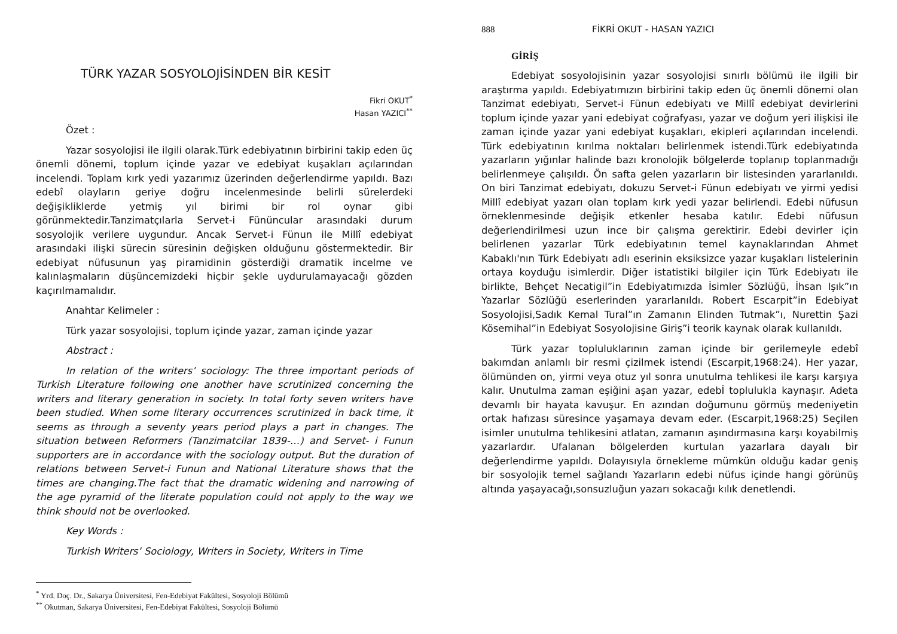TÜRK YAZAR SOSYOLOJİSİNDEN BİR KESİT
Fikri OKUT<sup>*</sup>
Hasan YAZICI<sup>**</sup>
Özet :
Yazar sosyolojisi ile ilgili olarak.Türk edebiyatının birbirini takip eden üç önemli dönemi, toplum içinde yazar ve edebiyat kuşakları açılarından incelendi. Toplam kırk yedi yazarımız üzerinden değerlendirme yapıldı. Bazı edebî olayların geriye doğru incelenmesinde belirli sürelerdeki değişikliklerde yetmiş yıl birimi bir rol oynar gibi görünmektedir.Tanzimatçılarla Servet-i Fününcular arasındaki durum sosyolojik verilere uygundur. Ancak Servet-i Fünun ile Millî edebiyat arasındaki ilişki sürecin süresinin değişken olduğunu göstermektedir. Bir edebiyat nüfusunun yaş piramidinin gösterdiği dramatik incelme ve kalınlaşmaların düşüncemizdeki hiçbir şekle uydurulamayacağı gözden kaçırılmamalıdır.
Anahtar Kelimeler :
Türk yazar sosyolojisi, toplum içinde yazar, zaman içinde yazar
Abstract :
In relation of the writers’ sociology: The three important periods of Turkish Literature following one another have scrutinized concerning the writers and literary generation in society. In total forty seven writers have been studied. When some literary occurrences scrutinized in back time, it seems as through a seventy years period plays a part in changes. The situation between Reformers (Tanzimatcilar 1839-…) and Servet- i Funun supporters are in accordance with the sociology output. But the duration of relations between Servet-i Funun and National Literature shows that the times are changing.The fact that the dramatic widening and narrowing of the age pyramid of the literate population could not apply to the way we think should not be overlooked.
Key Words :
Turkish Writers’ Sociology, Writers in Society, Writers in Time
<sup>*</sup> Yrd. Doç. Dr., Sakarya Üniversitesi, Fen-Edebiyat Fakültesi, Sosyoloji Bölümü
<sup>**</sup> Okutman, Sakarya Üniversitesi, Fen-Edebiyat Fakültesi, Sosyoloji Bölümü
888 FİKRİ OKUT - HASAN YAZICI
GİRİŞ
Edebiyat sosyolojisinin yazar sosyolojisi sınırlı bölümü ile ilgili bir araştırma yapıldı. Edebiyatımızın birbirini takip eden üç önemli dönemi olan Tanzimat edebiyatı, Servet-i Fünun edebiyatı ve Millî edebiyat devirlerini toplum içinde yazar yani edebiyat coğrafyası, yazar ve doğum yeri ilişkisi ile zaman içinde yazar yani edebiyat kuşakları, ekipleri açılarından incelendi. Türk edebiyatının kırılma noktaları belirlenmek istendi.Türk edebiyatında yazarların yığınlar halinde bazı kronolojik bölgelerde toplanıp toplanmadığı belirlenmeye çalışıldı. Ön safta gelen yazarların bir listesinden yararlanıldı. On biri Tanzimat edebiyatı, dokuzu Servet-i Fünun edebiyatı ve yirmi yedisi Millî edebiyat yazarı olan toplam kırk yedi yazar belirlendi. Edebi nüfusun örneklenmesinde değişik etkenler hesaba katılır. Edebi nüfusun değerlendirilmesi uzun ince bir çalışma gerektirir. Edebi devirler için belirlenen yazarlar Türk edebiyatının temel kaynaklarından Ahmet Kabaklı'nın Türk Edebiyatı adlı eserinin eksiksizce yazar kuşakları listelerinin ortaya koyduğu isimlerdir. Diğer istatistiki bilgiler için Türk Edebiyatı ile birlikte, Behçet Necatigil”in Edebiyatımızda İsimler Sözlüğü, İhsan Işık”ın Yazarlar Sözlüğü eserlerinden yararlanıldı. Robert Escarpit”in Edebiyat Sosyolojisi,Sadık Kemal Tural”ın Zamanın Elinden Tutmak”ı, Nurettin Şazi Kösemihal”in Edebiyat Sosyolojisine Giriş”i teorik kaynak olarak kullanıldı.
Türk yazar topluluklarının zaman içinde bir gerilemeyle edebî bakımdan anlamlı bir resmi çizilmek istendi (Escarpit,1968:24). Her yazar, ölümünden on, yirmi veya otuz yıl sonra unutulma tehlikesi ile karşı karşıya kalır. Unutulma zaman eşiğini aşan yazar, edebİ toplulukla kaynaşır. Adeta devamlı bir hayata kavuşur. En azından doğumunu görmüş medeniyetin ortak hafızası süresince yaşamaya devam eder. (Escarpit,1968:25) Seçilen isimler unutulma tehlikesini atlatan, zamanın aşındırmasına karşı koyabilmiş yazarlardır. Ufalanan bölgelerden kurtulan yazarlara dayalı bir değerlendirme yapıldı. Dolayısıyla örnekleme mümkün olduğu kadar geniş bir sosyolojik temel sağlandı Yazarların edebi nüfus içinde hangi görünüş altında yaşayacağı,sonsuzluğun yazarı sokacağı kılık denetlendi.